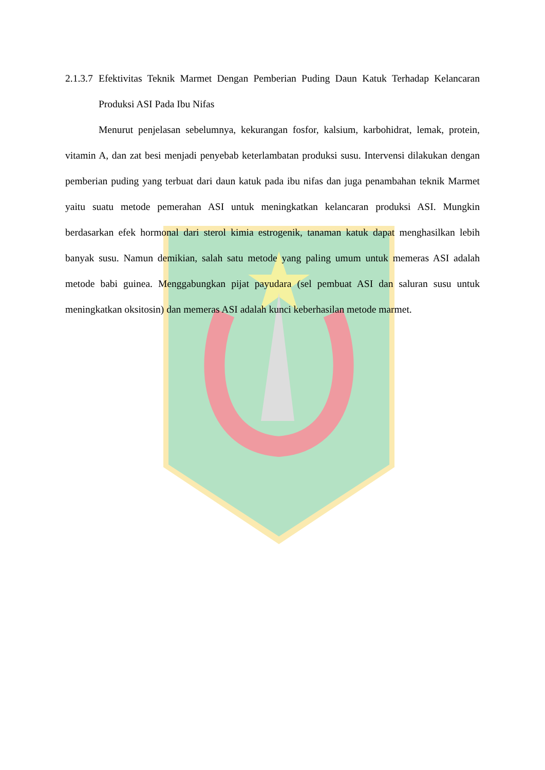2.1.3.7 Efektivitas Teknik Marmet Dengan Pemberian Puding Daun Katuk Terhadap Kelancaran Produksi ASI Pada Ibu Nifas
Menurut penjelasan sebelumnya, kekurangan fosfor, kalsium, karbohidrat, lemak, protein, vitamin A, dan zat besi menjadi penyebab keterlambatan produksi susu. Intervensi dilakukan dengan pemberian puding yang terbuat dari daun katuk pada ibu nifas dan juga penambahan teknik Marmet yaitu suatu metode pemerahan ASI untuk meningkatkan kelancaran produksi ASI. Mungkin berdasarkan efek hormonal dari sterol kimia estrogenik, tanaman katuk dapat menghasilkan lebih banyak susu. Namun demikian, salah satu metode yang paling umum untuk memeras ASI adalah metode babi guinea. Menggabungkan pijat payudara (sel pembuat ASI dan saluran susu untuk meningkatkan oksitosin) dan memeras ASI adalah kunci keberhasilan metode marmet.